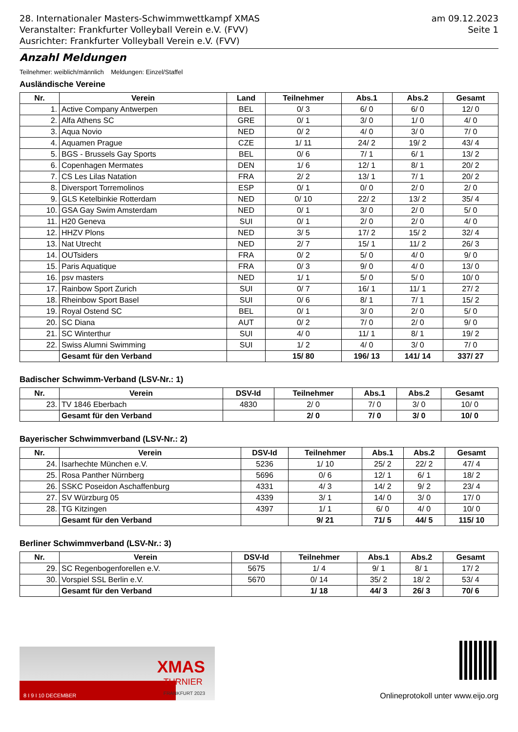28. Internationaler Masters-Schwimmwettkampf XMAS
Veranstalter: Frankfurter Volleyball Verein e.V. (FVV)
Ausrichter: Frankfurter Volleyball Verein e.V. (FVV)
am 09.12.2023
Seite 1
Anzahl Meldungen
Teilnehmer: weiblich/männlich Meldungen: Einzel/Staffel
Ausländische Vereine
| Nr. | Verein | Land | Teilnehmer | Abs.1 | Abs.2 | Gesamt |
| --- | --- | --- | --- | --- | --- | --- |
| 1. | Active Company Antwerpen | BEL | 0/ 3 | 6/ 0 | 6/ 0 | 12/ 0 |
| 2. | Alfa Athens SC | GRE | 0/ 1 | 3/ 0 | 1/ 0 | 4/ 0 |
| 3. | Aqua Novio | NED | 0/ 2 | 4/ 0 | 3/ 0 | 7/ 0 |
| 4. | Aquamen Prague | CZE | 1/ 11 | 24/ 2 | 19/ 2 | 43/ 4 |
| 5. | BGS - Brussels Gay Sports | BEL | 0/ 6 | 7/ 1 | 6/ 1 | 13/ 2 |
| 6. | Copenhagen Mermates | DEN | 1/ 6 | 12/ 1 | 8/ 1 | 20/ 2 |
| 7. | CS Les Lilas Natation | FRA | 2/ 2 | 13/ 1 | 7/ 1 | 20/ 2 |
| 8. | Diversport Torremolinos | ESP | 0/ 1 | 0/ 0 | 2/ 0 | 2/ 0 |
| 9. | GLS Ketelbinkie Rotterdam | NED | 0/ 10 | 22/ 2 | 13/ 2 | 35/ 4 |
| 10. | GSA Gay Swim Amsterdam | NED | 0/ 1 | 3/ 0 | 2/ 0 | 5/ 0 |
| 11. | H20 Geneva | SUI | 0/ 1 | 2/ 0 | 2/ 0 | 4/ 0 |
| 12. | HHZV Plons | NED | 3/ 5 | 17/ 2 | 15/ 2 | 32/ 4 |
| 13. | Nat Utrecht | NED | 2/ 7 | 15/ 1 | 11/ 2 | 26/ 3 |
| 14. | OUTsiders | FRA | 0/ 2 | 5/ 0 | 4/ 0 | 9/ 0 |
| 15. | Paris Aquatique | FRA | 0/ 3 | 9/ 0 | 4/ 0 | 13/ 0 |
| 16. | psv masters | NED | 1/ 1 | 5/ 0 | 5/ 0 | 10/ 0 |
| 17. | Rainbow Sport Zurich | SUI | 0/ 7 | 16/ 1 | 11/ 1 | 27/ 2 |
| 18. | Rheinbow Sport Basel | SUI | 0/ 6 | 8/ 1 | 7/ 1 | 15/ 2 |
| 19. | Royal Ostend SC | BEL | 0/ 1 | 3/ 0 | 2/ 0 | 5/ 0 |
| 20. | SC Diana | AUT | 0/ 2 | 7/ 0 | 2/ 0 | 9/ 0 |
| 21. | SC Winterthur | SUI | 4/ 0 | 11/ 1 | 8/ 1 | 19/ 2 |
| 22. | Swiss Alumni Swimming | SUI | 1/ 2 | 4/ 0 | 3/ 0 | 7/ 0 |
| | Gesamt für den Verband | | 15/ 80 | 196/ 13 | 141/ 14 | 337/ 27 |
Badischer Schwimm-Verband (LSV-Nr.: 1)
| Nr. | Verein | DSV-Id | Teilnehmer | Abs.1 | Abs.2 | Gesamt |
| --- | --- | --- | --- | --- | --- | --- |
| 23. | TV 1846 Eberbach | 4830 | 2/ 0 | 7/ 0 | 3/ 0 | 10/ 0 |
| | Gesamt für den Verband | | 2/ 0 | 7/ 0 | 3/ 0 | 10/ 0 |
Bayerischer Schwimmverband (LSV-Nr.: 2)
| Nr. | Verein | DSV-Id | Teilnehmer | Abs.1 | Abs.2 | Gesamt |
| --- | --- | --- | --- | --- | --- | --- |
| 24. | Isarhechte München e.V. | 5236 | 1/ 10 | 25/ 2 | 22/ 2 | 47/ 4 |
| 25. | Rosa Panther Nürnberg | 5696 | 0/ 6 | 12/ 1 | 6/ 1 | 18/ 2 |
| 26. | SSKC Poseidon Aschaffenburg | 4331 | 4/ 3 | 14/ 2 | 9/ 2 | 23/ 4 |
| 27. | SV Würzburg 05 | 4339 | 3/ 1 | 14/ 0 | 3/ 0 | 17/ 0 |
| 28. | TG Kitzingen | 4397 | 1/ 1 | 6/ 0 | 4/ 0 | 10/ 0 |
| | Gesamt für den Verband | | 9/ 21 | 71/ 5 | 44/ 5 | 115/ 10 |
Berliner Schwimmverband (LSV-Nr.: 3)
| Nr. | Verein | DSV-Id | Teilnehmer | Abs.1 | Abs.2 | Gesamt |
| --- | --- | --- | --- | --- | --- | --- |
| 29. | SC Regenbogenforellen e.V. | 5675 | 1/ 4 | 9/ 1 | 8/ 1 | 17/ 2 |
| 30. | Vorspiel SSL Berlin e.V. | 5670 | 0/ 14 | 35/ 2 | 18/ 2 | 53/ 4 |
| | Gesamt für den Verband | | 1/ 18 | 44/ 3 | 26/ 3 | 70/ 6 |
XMAS
TURNIER
FRANKFURT 2023
8 I 9 I 10 DECEMBER
Onlineprotokoll unter www.eijo.org